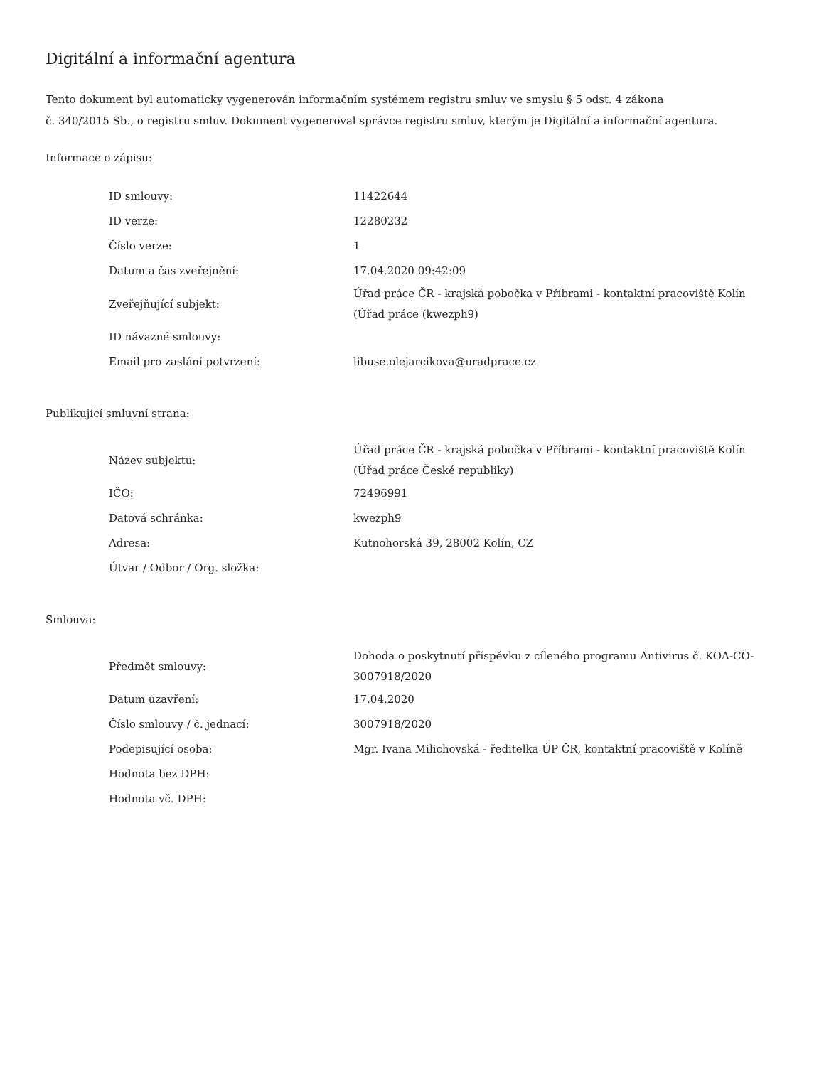Digitální a informační agentura
Tento dokument byl automaticky vygenerován informačním systémem registru smluv ve smyslu § 5 odst. 4 zákona
č. 340/2015 Sb., o registru smluv. Dokument vygeneroval správce registru smluv, kterým je Digitální a informační agentura.
Informace o zápisu:
| ID smlouvy: | 11422644 |
| ID verze: | 12280232 |
| Číslo verze: | 1 |
| Datum a čas zveřejnění: | 17.04.2020 09:42:09 |
| Zveřejňující subjekt: | Úřad práce ČR - krajská pobočka v Příbrami - kontaktní pracoviště Kolín (Úřad práce (kwezph9) |
| ID návazné smlouvy: | |
| Email pro zaslání potvrzení: | libuse.olejarcikova@uradprace.cz |
Publikující smluvní strana:
| Název subjektu: | Úřad práce ČR - krajská pobočka v Příbrami - kontaktní pracoviště Kolín (Úřad práce České republiky) |
| IČO: | 72496991 |
| Datová schránka: | kwezph9 |
| Adresa: | Kutnohorská 39, 28002 Kolín, CZ |
| Útvar / Odbor / Org. složka: | |
Smlouva:
| Předmět smlouvy: | Dohoda o poskytnutí příspěvku z cíleného programu Antivirus č. KOA-CO-3007918/2020 |
| Datum uzavření: | 17.04.2020 |
| Číslo smlouvy / č. jednací: | 3007918/2020 |
| Podepisující osoba: | Mgr. Ivana Milichovská - ředitelka ÚP ČR, kontaktní pracoviště v Kolíně |
| Hodnota bez DPH: | |
| Hodnota vč. DPH: | |